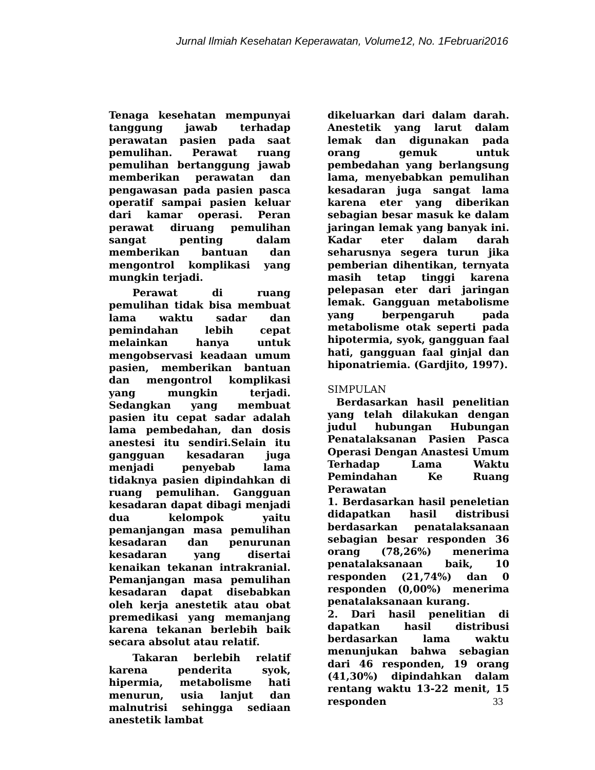Jurnal Ilmiah Kesehatan Keperawatan, Volume12, No. 1Februari2016
Tenaga kesehatan mempunyai tanggung jawab terhadap perawatan pasien pada saat pemulihan. Perawat ruang pemulihan bertanggung jawab memberikan perawatan dan pengawasan pada pasien pasca operatif sampai pasien keluar dari kamar operasi. Peran perawat diruang pemulihan sangat penting dalam memberikan bantuan dan mengontrol komplikasi yang mungkin terjadi.
Perawat di ruang pemulihan tidak bisa membuat lama waktu sadar dan pemindahan lebih cepat melainkan hanya untuk mengobservasi keadaan umum pasien, memberikan bantuan dan mengontrol komplikasi yang mungkin terjadi. Sedangkan yang membuat pasien itu cepat sadar adalah lama pembedahan, dan dosis anestesi itu sendiri.Selain itu gangguan kesadaran juga menjadi penyebab lama tidaknya pasien dipindahkan di ruang pemulihan. Gangguan kesadaran dapat dibagi menjadi dua kelompok yaitu pemanjangan masa pemulihan kesadaran dan penurunan kesadaran yang disertai kenaikan tekanan intrakranial. Pemanjangan masa pemulihan kesadaran dapat disebabkan oleh kerja anestetik atau obat premedikasi yang memanjang karena tekanan berlebih baik secara absolut atau relatif.
Takaran berlebih relatif karena penderita syok, hipermia, metabolisme hati menurun, usia lanjut dan malnutrisi sehingga sediaan anestetik lambat
dikeluarkan dari dalam darah. Anestetik yang larut dalam lemak dan digunakan pada orang gemuk untuk pembedahan yang berlangsung lama, menyebabkan pemulihan kesadaran juga sangat lama karena eter yang diberikan sebagian besar masuk ke dalam jaringan lemak yang banyak ini. Kadar eter dalam darah seharusnya segera turun jika pemberian dihentikan, ternyata masih tetap tinggi karena pelepasan eter dari jaringan lemak. Gangguan metabolisme yang berpengaruh pada metabolisme otak seperti pada hipotermia, syok, gangguan faal hati, gangguan faal ginjal dan hiponatriemia. (Gardjito, 1997).
SIMPULAN
Berdasarkan hasil penelitian yang telah dilakukan dengan judul hubungan Hubungan Penatalaksanan Pasien Pasca Operasi Dengan Anastesi Umum Terhadap Lama Waktu Pemindahan Ke Ruang Perawatan
1. Berdasarkan hasil peneletian didapatkan hasil distribusi berdasarkan penatalaksanaan sebagian besar responden 36 orang (78,26%) menerima penatalaksanaan baik, 10 responden (21,74%) dan 0 responden (0,00%) menerima penatalaksanaan kurang.
2. Dari hasil penelitian di dapatkan hasil distribusi berdasarkan lama waktu menunjukan bahwa sebagian dari 46 responden, 19 orang (41,30%) dipindahkan dalam rentang waktu 13-22 menit, 15 responden
33